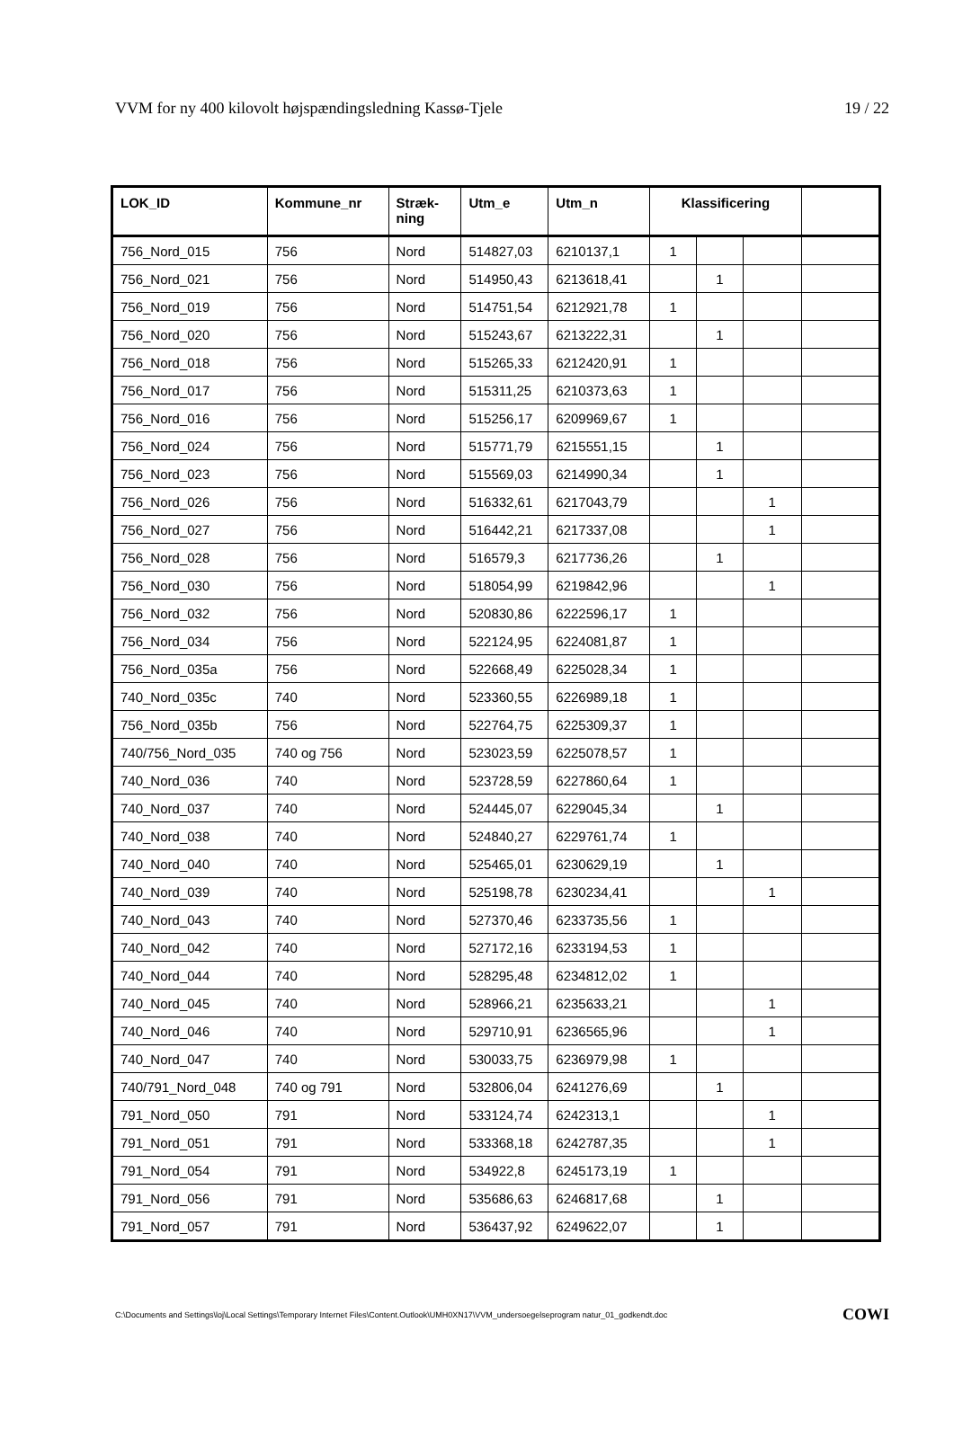VVM for ny 400 kilovolt højspændingsledning Kassø-Tjele 19 / 22
| LOK_ID | Kommune_nr | Stræk- ning | Utm_e | Utm_n | Klassificering | | | |
| --- | --- | --- | --- | --- | --- | --- | --- | --- |
| 756_Nord_015 | 756 | Nord | 514827,03 | 6210137,1 | 1 | | | |
| 756_Nord_021 | 756 | Nord | 514950,43 | 6213618,41 | | 1 | | |
| 756_Nord_019 | 756 | Nord | 514751,54 | 6212921,78 | 1 | | | |
| 756_Nord_020 | 756 | Nord | 515243,67 | 6213222,31 | | 1 | | |
| 756_Nord_018 | 756 | Nord | 515265,33 | 6212420,91 | 1 | | | |
| 756_Nord_017 | 756 | Nord | 515311,25 | 6210373,63 | 1 | | | |
| 756_Nord_016 | 756 | Nord | 515256,17 | 6209969,67 | 1 | | | |
| 756_Nord_024 | 756 | Nord | 515771,79 | 6215551,15 | | 1 | | |
| 756_Nord_023 | 756 | Nord | 515569,03 | 6214990,34 | | 1 | | |
| 756_Nord_026 | 756 | Nord | 516332,61 | 6217043,79 | | | 1 | |
| 756_Nord_027 | 756 | Nord | 516442,21 | 6217337,08 | | | 1 | |
| 756_Nord_028 | 756 | Nord | 516579,3 | 6217736,26 | | 1 | | |
| 756_Nord_030 | 756 | Nord | 518054,99 | 6219842,96 | | | 1 | |
| 756_Nord_032 | 756 | Nord | 520830,86 | 6222596,17 | 1 | | | |
| 756_Nord_034 | 756 | Nord | 522124,95 | 6224081,87 | 1 | | | |
| 756_Nord_035a | 756 | Nord | 522668,49 | 6225028,34 | 1 | | | |
| 740_Nord_035c | 740 | Nord | 523360,55 | 6226989,18 | 1 | | | |
| 756_Nord_035b | 756 | Nord | 522764,75 | 6225309,37 | 1 | | | |
| 740/756_Nord_035 | 740 og 756 | Nord | 523023,59 | 6225078,57 | 1 | | | |
| 740_Nord_036 | 740 | Nord | 523728,59 | 6227860,64 | 1 | | | |
| 740_Nord_037 | 740 | Nord | 524445,07 | 6229045,34 | | 1 | | |
| 740_Nord_038 | 740 | Nord | 524840,27 | 6229761,74 | 1 | | | |
| 740_Nord_040 | 740 | Nord | 525465,01 | 6230629,19 | | 1 | | |
| 740_Nord_039 | 740 | Nord | 525198,78 | 6230234,41 | | | 1 | |
| 740_Nord_043 | 740 | Nord | 527370,46 | 6233735,56 | 1 | | | |
| 740_Nord_042 | 740 | Nord | 527172,16 | 6233194,53 | 1 | | | |
| 740_Nord_044 | 740 | Nord | 528295,48 | 6234812,02 | 1 | | | |
| 740_Nord_045 | 740 | Nord | 528966,21 | 6235633,21 | | | 1 | |
| 740_Nord_046 | 740 | Nord | 529710,91 | 6236565,96 | | | 1 | |
| 740_Nord_047 | 740 | Nord | 530033,75 | 6236979,98 | 1 | | | |
| 740/791_Nord_048 | 740 og 791 | Nord | 532806,04 | 6241276,69 | | 1 | | |
| 791_Nord_050 | 791 | Nord | 533124,74 | 6242313,1 | | | 1 | |
| 791_Nord_051 | 791 | Nord | 533368,18 | 6242787,35 | | | 1 | |
| 791_Nord_054 | 791 | Nord | 534922,8 | 6245173,19 | 1 | | | |
| 791_Nord_056 | 791 | Nord | 535686,63 | 6246817,68 | | 1 | | |
| 791_Nord_057 | 791 | Nord | 536437,92 | 6249622,07 | | 1 | | |
C:\Documents and Settings\loj\Local Settings\Temporary Internet Files\Content.Outlook\UMH0XN17\VVM_undersoegelseprogram natur_01_godkendt.doc COWI